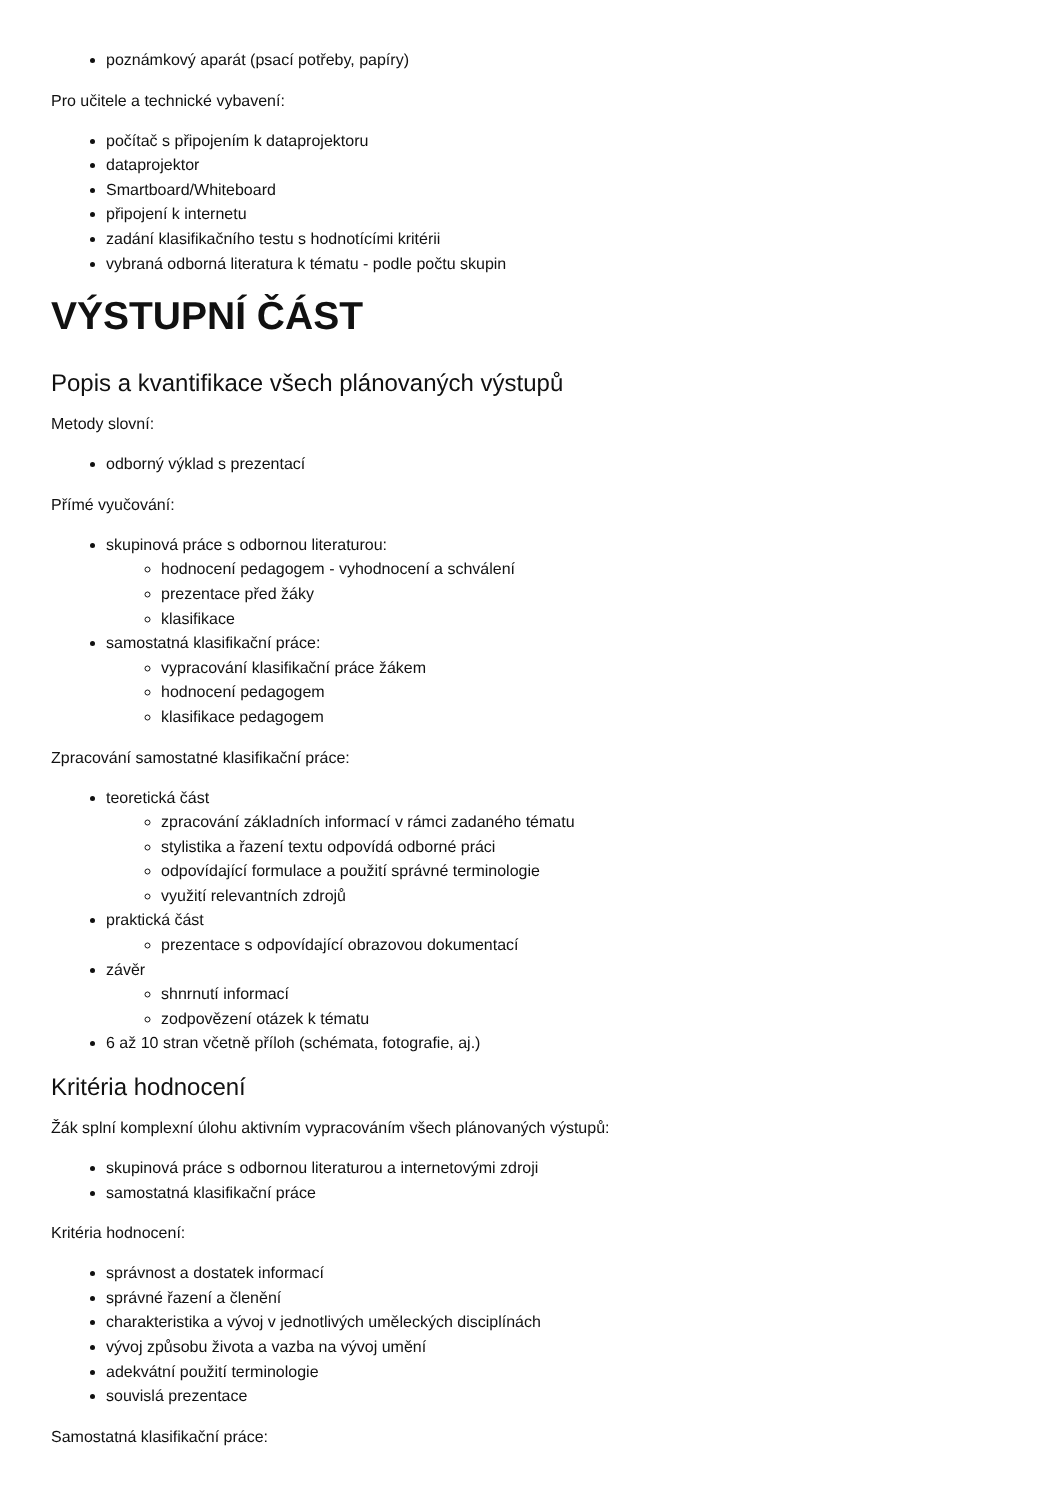poznámkový aparát (psací potřeby, papíry)
Pro učitele a technické vybavení:
počítač s připojením k dataprojektoru
dataprojektor
Smartboard/Whiteboard
připojení k internetu
zadání klasifikačního testu s hodnotícími kritérii
vybraná odborná literatura k tématu - podle počtu skupin
VÝSTUPNÍ ČÁST
Popis a kvantifikace všech plánovaných výstupů
Metody slovní:
odborný výklad s prezentací
Přímé vyučování:
skupinová práce s odbornou literaturou:
hodnocení pedagogem - vyhodnocení a schválení
prezentace před žáky
klasifikace
samostatná klasifikační práce:
vypracování klasifikační práce žákem
hodnocení pedagogem
klasifikace pedagogem
Zpracování samostatné klasifikační práce:
teoretická část
zpracování základních informací v rámci zadaného tématu
stylistika a řazení textu odpovídá odborné práci
odpovídající formulace a použití správné terminologie
využití relevantních zdrojů
praktická část
prezentace s odpovídající obrazovou dokumentací
závěr
shnrnutí informací
zodpovězení otázek k tématu
6 až 10 stran včetně příloh (schémata, fotografie, aj.)
Kritéria hodnocení
Žák splní komplexní úlohu aktivním vypracováním všech plánovaných výstupů:
skupinová práce s odbornou literaturou a internetovými zdroji
samostatná klasifikační práce
Kritéria hodnocení:
správnost a dostatek informací
správné řazení a členění
charakteristika a vývoj v jednotlivých uměleckých disciplínách
vývoj způsobu života a vazba na vývoj umění
adekvátní použití terminologie
souvislá prezentace
Samostatná klasifikační práce: